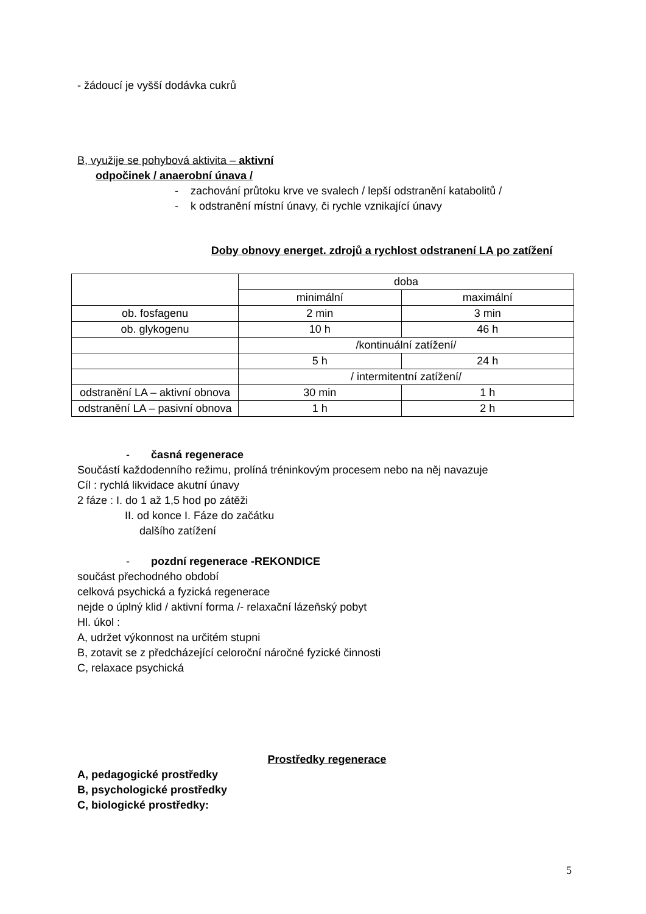- žádoucí je vyšší dodávka cukrů
B, využije se pohybová aktivita – aktivní
odpočinek / anaerobní únava /
- zachování průtoku krve ve svalech / lepší odstranění katabolitů /
- k odstranění místní únavy, či rychle vznikající únavy
Doby obnovy energet. zdrojů a rychlost odstranení LA po zatížení
| | doba | |
| | minimální | maximální |
| ob. fosfagenu | 2 min | 3 min |
| ob. glykogenu | 10 h | 46 h |
| | /kontinuální zatížení/ | |
| | 5 h | 24 h |
| | / intermitentní zatížení/ | |
| odstranění LA – aktivní obnova | 30 min | 1 h |
| odstranění LA – pasivní obnova | 1 h | 2 h |
- časná regenerace
Součástí každodenního režimu, prolíná tréninkovým procesem nebo na něj navazuje
Cíl : rychlá likvidace akutní únavy
2 fáze : I. do 1 až 1,5 hod po zátěži
II. od konce I. Fáze do začátku
dalšího zatížení
- pozdní regenerace -REKONDICE
součást přechodného období
celková psychická a fyzická regenerace
nejde o úplný klid / aktivní forma /- relaxační lázeňský pobyt
Hl. úkol :
A, udržet výkonnost na určitém stupni
B, zotavit se z předcházející celoroční náročné fyzické činnosti
C, relaxace psychická
Prostředky regenerace
A, pedagogické prostředky
B, psychologické prostředky
C, biologické prostředky:
5